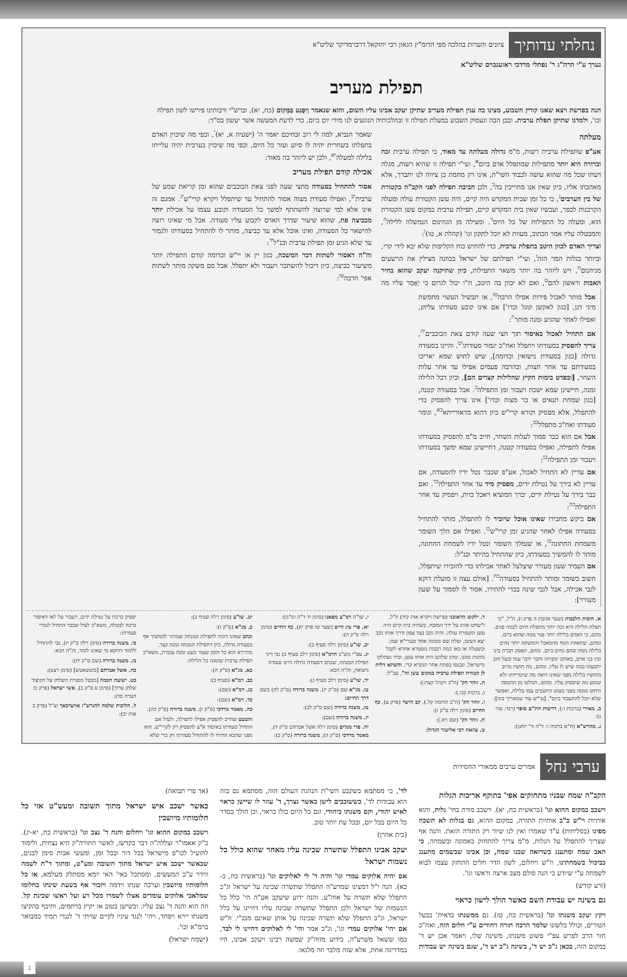נחלתי עדותיך ציונים והערות בהלכה מפי הדומ"ץ הגאון רבי יחזקאל דרברמדיקר שליט"א
נערך ע"י הרה"ג ר' נפתלי מרדכי ראזענבוים שליט"א
תפילת מעריב
הנה בפרשת ויצא שאנו קורין השבוע, מצינו בה ענין תפילת מעריב שתיקן יעקב אבינו עליו השום, והוא שנאמר וַיִּפְגַּע בַּמָּקוֹם (כח, יא), וברש"י ורבותינו פירשו לשון תפילה וכו', ולמדנו שתיקן תפלת ערבית. ובכן הבה ונעסוק השבוע במעלת תפילה זו ובהלכותיה הנוגעים לנו מידי יום ביום, כדי לדעת המעשה אשר יעשון בס"ד:
מעלתה
אע"פ שתפילת ערבית רשות, מ"מ גדולה מעלתה עד מאוד, כי תפילה ערבית זכה וברורה היא יותר מתפילות שמתפלל אדם ביום<sup>א</sup>, ועי"י תפילה זו שהיא רשות, מגלה דעתו שכל מה שהוא עושה לכבוד השי"ת, אינו רק מחמת כן ציווה לנו יתברך, אלא מאהבתו אליו, כיון שאין אנו מחוייבין בה<sup>ב</sup>, ולכן חביבה תפילה לפני הקב"ה כקטורת של בין הערבים<sup>ג</sup>, כי כל זמן שבית המקדש היה קיים, היה עשן הקטורת עולה ומעלה הקרבנות לכפר, ועכשיו שאין בית המקדש קיים, תפילת ערבית במקום עשן הקטורת הוא, ומעלה כל התפילות של כל היום<sup>ד</sup>. ומצילה מן הגהינום הנמשלה ללילה<sup>ה</sup>, והמבטלה עליו אמר הכתוב, מעוות לא יוכל לתקון וגו' (קהלת א, טו)<sup>ו</sup>:
וצריך האדם לכוון היטב בתפלת ערבית, כדי להתיש כוח הקליפות שלא יבא לידי קרי, וביותר בגלות המר הזה<sup>ז</sup>, ועי"י תפילתם של ישראל בכוונה מצילין את הרשעים מגיהנום<sup>ח</sup>, ויש ליזהר בה יותר משאר התפילות, כיון שתיקנה יעקב שהוא בחיר האבות וראשון להם<sup>ט</sup>, ואם לא יכוון בה היטב, ח"ו יכול לגרום כי יֵאָמֵר עליו מה שאמר הנביא, למה לי רוב זבחיכם יאמר ה' (ישעיה א, יא)<sup>י</sup>, וכפי מה שיכוין האדם בתפלתו בשחרית יהיה לו סיוע ועזר כל היום, וכפי מה שיכוין בערבית יהיה עלייתו בלילה למעלה<sup>יא</sup>, ולכן יש ליזהר בה מאוד:
אכילה קודם תפילת מעריב
אסור להתחיל בסעודה מחצי שעה לפני צאת הכוכבים שהוא זמן קריאת שמע של ערבית<sup>יב</sup>, ואפילו סעודת מצוה אסור להתחיל עד שיתפלל ויקרא קרי"ש<sup>יג</sup>. אמנם זה אינו אלא למי שרוצה להשתתף למשך כל הסעודה וקובע עצמו על אכילת יותר מכביצה פת, שהוא שיעור שדרך האדם לקבוע עליו סעודה. אבל מי שאינו רוצה להישאר כל הסעודה, ואינו אוכל אלא עד כביצה, מותר לו להתחיל בסעודתו ולגמור עד שלא הגיע זמן תפילת ערבית וכנ"ל<sup>יד</sup>:
וה"ה דאסור לשתות דבר המשכה, כגון יין או יי"ש וכדומה קודם התפילה יותר משיעור כביצה, כיון דיכול להשתכר ויעבור ולא יתפלל. אבל סם משקה מותר לשתות אפי' הרבה<sup>טו</sup>:
אבל מותר לאכול פירות אפילו הרבה<sup>טז</sup>, או תבשיל העשוי מחמשת מיני דגן, [כגון לאקשן קוגל וכדו'] אם אינו קובע סעודתו עליהן, ואפילו לאחר שהגיע זמנה מותר<sup>יז</sup>:
אם התחיל לאכול באיסור תוך חצי שעה קודם צאת הכוכבים<sup>יח</sup>, צריך להפסיק בסעודתו ויתפלל ואח"כ יגמור סעודתו<sup>יט</sup>. והיינו בסעודה גדולה [כגון בסעודת נישואין וכדומה], שיש לחוש שמא יאריכו בסעודתם עד אחר חצות, ובהרבה פעמים אפילו עד אחר עלות השחר, [ובפרט בימות הקיץ שהלילות קצרים הם], וכיון דכל הלילה זמנה, חיישינן שמא ישכח ויעבור זמן התפילה<sup>כ</sup>. אבל בסעודה קטנה, [כגון שמחת תנאים או בר מצוה וכדו'] אינו צריך להפסיק כדי להתפלל, אלא מפסיק וקורא קרי"ש כיון דהוא מדאורייתא<sup>כא</sup>, וגומר סעודתו ואח"כ מתפלל<sup>כב</sup>:
אבל אם הוא כבר סמוך לעלות השחר, חייב מ"מ להפסיק בסעודתו אפילו לתפילה, ואפילו בסעודה קטנה, דחיישינן שמא ימשך בסעודתו ויעבור זמן התפילה<sup>כג</sup>:
אם עדיין לא התחיל לאכול, אע"פ שכבר נטל ידיו להסעודה, אם עדיין לא בירך על נטילת ידים, מפסיק מיד עד אחר התפילה<sup>כד</sup>. ואם כבר בירך על נטילת ידים, יברך המוציא ויאכל כזית, ויפסיק עד אחר התפילה<sup>כה</sup>:
אם ביקש מחבירו שאינו אוכל שיזכיר לו להתפלל, מותר להתחיל בסעודה אפילו לאחר שהגיע זמן קרי"ש<sup>כו</sup>. ואפילו אם הלך השומר משמחת החתונה<sup>כז</sup>, או שנמלך השומר ונטל ידיו לשמחת החתונה, מותר לו להמשיך בסעודתו, כיון שהתחיל בהיתר וכנ"ל:
אם העמיד שעון מעורר שיצלצל לאחר אכילתו כדי להזכירו שיתפלל, חשוב כשומר ומותר להתחיל בסעודה<sup>כח</sup>. [אולם עצה זו מועלת דוקא לגבי אכילה, אבל לגבי שינה בכדי להתירו, אסור לו לסמוך על שעון מעורר]:
א. חובות הלבבות (שער אהבת ה פרק ו), וז"ל, "כי תפלת הלילה היא זכה יותר מתפלת היום לכמה פנים. מהם, כי האדם בלילה יותר פנוי ממה שהוא ביום. ומהם, שתאוות הגוף מהמאכל והמשתה יותר נחים בלילה ממה שהם נחים ביום. ומהם, הפסק חברה בינו ובין בני אדם, כאוהב יבקרהו וחבר ידבר עמו ובעל חוב יתבעהו במה שיש לו עליו. ומהם, נוח חושיו מרוב מוחשיו בלילה מפני שאינו רואה מה שיטרידהו ולא שומע מה שיפסיק עליו. ומהם, המלטו מן החנופה ורחקו ממנה מפני מעוט היושבים עמו בלילה, ואפשר שלא יוכל להתעבוד ביום". [עי"ש עוד שמאריך בזה]:
ב. מאירי (ברכות ו:), דרשות חת"ם סופר (רנד: טור ג):
ג. מהרש"א (ח"א ברכות ו: ד"ה ור' יוחנן):
ד. ילקוט הראובני (פרשת ויקרא אות קיד) וז"ל, ו"שחט אותו על ירך המזבח, כשהיה בית קיים היה עשן הקטורת עולה, והיה נקב בצד צפון ודרך אותו נקב יצא העשן, ועלה שם ממונה אחד סנגרי"א שמו, וכשעלה אז באו כמה רבבות מסטרא אחרא לקבל מזונות ממנו, ומזון שלהם היה אותו עשן. ומיד נסתלקו מישראל, ונכנסו בפתח אחר הנקרא קרי. והשתא דלית לן קטורת תפילת ערבית במקום עשן זה", עכ"ל:
ה. זוהר הק' (ח"ב ויקהל קצח:):
ו. ברכות (כו.):
ז. זוהר הק' (ח"ב תרומה קל.), קב הישר (פרק ע), כף החיים (סימן רלה ס"ק ז):
ח. זוהר הק' (שם רא.):
ט. צוואת רבי אליעזר הגדול:
י. שו"ת רמ"ע מפאנו (סימן יד ד"ה ומ"מ):
יא. פרי עץ חיים (שער טז פרק יא), כף החיים (סימן רלה ס"ק ה):
יב. שו"ע (סימן רלה סעיף ב):
יג. עפ"י מש"כ הרמ"א (סימן רלב סעיף ב) גבי דיני תפילת המנחה, שכתב דסעודה גדולה היינו סעודת נישואין, וה"ה הכא:
יד. שו"ע (סימן רלב סעיף ג):
טו. מג"א שם (ס"ק יז), משנה ברורה (ס"ק לה) בשם דרך החיים:
טז. משנה ברורה (שם ס"ק לב):
יז. משנה ברורה (שם):
יח. פרי מגדים (סימן רלה אשל אברהם ס"ק ד), מאמר מרדכי (ס"ק ה), משנה ברורה (ס"ק כ):
יט. שו"ע (סימן רלה סעיף ב):
כ. מג"א (ס"ק ז):
וכתב שאינו דומה לתפילת המנחה שמותר להמשיך אף בסעודה גדולה, כיון דתפילת המנחה זמנה קצר, מתיירא הוא כל הזמן שעוד מעט זמנה עוברת, משא"כ תפילת ערבית שזמנה כל הלילה:
כא. מג"א (ס"ק ה):
כב. רמ"א (סעיף ב):
כג. רמ"א (שם):
כד. רמ"א (שם):
כה. מאמר מרדכי (ס"ק ז), משנה ברורה (ס"ק כה).
והטעם שחייב להפסיק אפילו לתפילה, ולעיל אם התחיל סעודתו באיסור א"צ להפסיק רק לקרי"ש. הוא מפני שהכא התירו לו להתחיל סעודתו רק כדי שלא יפסיק ברכת על נטילת ידים, ויעבור על לאו דאיסור ברכה לבטלה, משא"כ לעיל שכבר התחיל לגמרי סעודתו:
כו. משנה ברורה (סימן רלה ס"ק יז), גבי להתחיל ללמוד דדוקא מי שאינו לומד, וה"ה הכא:
כז. משנה ברורה (שם ס"ק יח):
כח. אשל אברהם [בוטשאטש] (סימן רצט):
כט. ישועת חכמה [מבעל מסגרת השלחן על הקיצור שלחן ערוך] (סימן ע ס"ק ב), אשי ישראל (פרק כז הערה סד):
ל. הליכות שלמה להגרש"ז אויערבאך זצ"ל (פרק ב אות יב):
ערבי נחל אמרים ערבים ממאורי החסידות
הקב"ה שמח שבניו מתחזקים אפי' בתוקף אריכות הגלות
וישכב במקום ההוא וגו' (בראשית כח, יא). וישכב מורה בחי' גלות, והוא אותיות וי"ש כ"ב אותיות התורה, במקום ההוא, גם בגלות לא תשכח מפינו (בסליחות) ע"ד שאמרו ואין לנו שיור רק התורה הזאת. והנה אף שצריך להתפלל על הגלות, מ"מ צריך להתחזק באמונה ובשמחה, כי האב שמח ומתענג כשרואה שבנו שמח, וכן אבינו שבשמים מתענג כביכול בשמחתינו, וז"ש ויחלום, לשון הדר חלים התחזק עצמו לבוא לשמחה ע"י שיודע כי הנה סולם מצב ארצה וראשו וגו'.
(זרע קודש)
גם בשינה יש עבודת השם כאשר הולך לישון כראוי
ויקץ יעקב משנתו וגו' (בראשית כח, טז). גם ממשנתו כדאית' בבעל הטורים, וכולל בלשונו שלמד הרבה תורה ויחודים ע"י חלום הזה, ואח"כ חזר הרב לפרש עפ"י פשוט משנתו, משינה שלו, ויאמר אכן יש ד' במקום הזה, בכאן ג"כ יש ד', בשינה ג"כ יש ד', שגם בשינה יש עבודות לד', כי מסתמא כשקבע השי"ת הנהגת העולם הזה, מסתמא גם בזה הוא עבודות לד', כששוכבים לישן כאשר נצרך, ד' עוזר לו שיישן כראוי לאיש יהודי, וקם משנתו כיהודי, וגם כל היום כולו כראוי, וכן הולך כסדר כל היום בכל יום, ובכל עת יותר טוב.
(בית אהרן)
יעקב אבינו התפלל שתשרה שכינה עליו מאחר שהוא כולל כל נשמות ישראל
אם יהיה אלוקים עמדי וגו' והיה ד' לי לאלוקים וגו' (בראשית כח, כ-כא). הנה י"ל דמצינו שמרע"ה התפלל שתשרה שכינה על ישראל וג"כ התפלל שלא תשרה על אוה"ע. והנה ידוע שיעקב אע"ה הי' כלל כל הנשמות של ישראל ולכן התפלל שתשרה שכינה עליו דהיינו על כלל ישראל, וג"כ התפלל שלא תשרה שכינה על אותן שאינם מבנ"י. וז"ש אם יהי' אלוקים עמדי וגו', וג"כ אמר והי' לי לאלוקים דהיינו לי לבד, כמו ששאל משרע"ה, כידוע מזוה"ק שמשה רבינו ויעקב אבינו, היו במדריגה אחת, אלא שזה מלבר וזה מלגאו.
(אך פרי תבואה)
כאשר ישכב איש ישראל מתוך תשובה ומעש"ט אזי כל חלומותיו מיושבין
וישכב במקום ההוא וגו' ויחלום והנה ד' נצב וגו' (בראשית כח, יא-יג). כ"ק אאמו"ר זצללה"ה דבר בקדשו, לאשר התורה"ק היא נצחית, ולימוד להועיל לכו"פ מישראל בכל דור ובכל זמן, ומעשי אבות סימן לבנים, שכאשר ישכב איש ישראל מתוך תשובה ומע"ט, ומתוך ד"ת לשמה ווידוי ע"כ המעשים, ומסתכל כאי' האי יומא מסתלק מעלמא, אז כל חלומותיו מיושבין וערבה שנתו וידמה ויזכור אף בשעת שינתו בחלומו שמלאכי אלוקים עומדים אצלו לשמרו מכל רע ועל ראשו שכינת קל. וזה הוא והנה ד' נצב עליו. וכשישן בטוב אז יקיץ ברחמים, ותיכף בהקיצו משנתו יירא ויפחד, ויהי' לנגד עיניו לקיים שויתי ד' לנגדי תמיד כמבואר ברמ"א וכו'.
(ישמח ישראל)
ג